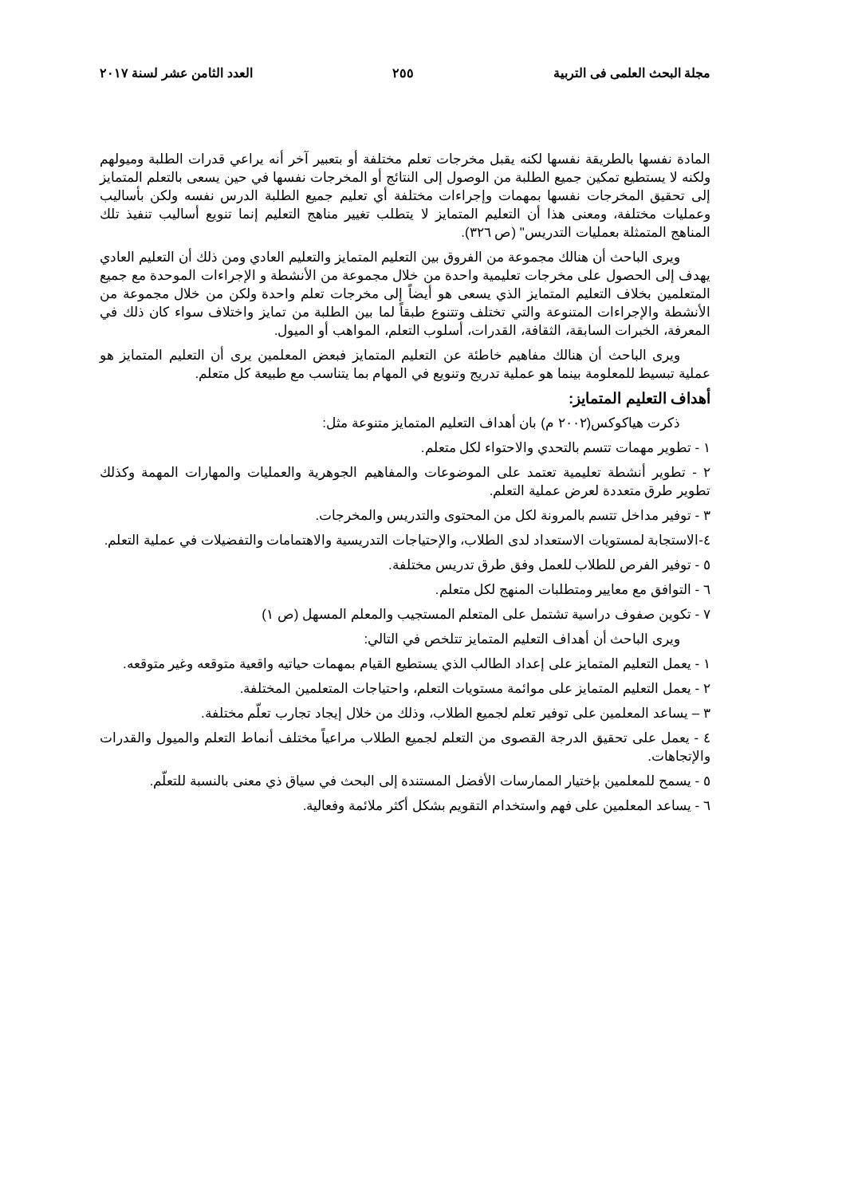مجلة البحث العلمى فى التربية ٢٥٥ العدد الثامن عشر لسنة ٢٠١٧
المادة نفسها بالطريقة نفسها لكنه يقبل مخرجات تعلم مختلفة أو بتعبير آخر أنه يراعي قدرات الطلبة وميولهم ولكنه لا يستطيع تمكين جميع الطلبة من الوصول إلى النتائج أو المخرجات نفسها في حين يسعى بالتعلم المتمايز إلى تحقيق المخرجات نفسها بمهمات وإجراءات مختلفة أي تعليم جميع الطلبة الدرس نفسه ولكن بأساليب وعمليات مختلفة، ومعنى هذا أن التعليم المتمايز لا يتطلب تغيير مناهج التعليم إنما تنويع أساليب تنفيذ تلك المناهج المتمثلة بعمليات التدريس" (ص ٣٢٦).
ويرى الباحث أن هنالك مجموعة من الفروق بين التعليم المتمايز والتعليم العادي ومن ذلك أن التعليم العادي يهدف إلى الحصول على مخرجات تعليمية واحدة من خلال مجموعة من الأنشطة و الإجراءات الموحدة مع جميع المتعلمين بخلاف التعليم المتمايز الذي يسعى هو أيضاً إلى مخرجات تعلم واحدة ولكن من خلال مجموعة من الأنشطة والإجراءات المتنوعة والتي تختلف وتتنوع طبقاً لما بين الطلبة من تمايز واختلاف سواء كان ذلك في المعرفة، الخبرات السابقة، الثقافة، القدرات، أسلوب التعلم، المواهب أو الميول.
ويرى الباحث أن هنالك مفاهيم خاطئة عن التعليم المتمايز فبعض المعلمين يرى أن التعليم المتمايز هو عملية تبسيط للمعلومة بينما هو عملية تدريج وتنويع في المهام بما يتناسب مع طبيعة كل متعلم.
أهداف التعليم المتمايز:
ذكرت هياكوكس(٢٠٠٢ م) بان أهداف التعليم المتمايز متنوعة مثل:
١ - تطوير مهمات تتسم بالتحدي والاحتواء لكل متعلم.
٢ - تطوير أنشطة تعليمية تعتمد على الموضوعات والمفاهيم الجوهرية والعمليات والمهارات المهمة وكذلك تطوير طرق متعددة لعرض عملية التعلم.
٣ - توفير مداخل تتسم بالمرونة لكل من المحتوى والتدريس والمخرجات.
٤-الاستجابة لمستويات الاستعداد لدى الطلاب، والإحتياجات التدريسية والاهتمامات والتفضيلات في عملية التعلم.
٥ - توفير الفرص للطلاب للعمل وفق طرق تدريس مختلفة.
٦ - التوافق مع معايير ومتطلبات المنهج لكل متعلم.
٧ - تكوين صفوف دراسية تشتمل على المتعلم المستجيب والمعلم المسهل (ص ١)
ويرى الباحث أن أهداف التعليم المتمايز تتلخص في التالي:
١ - يعمل التعليم المتمايز على إعداد الطالب الذي يستطيع القيام بمهمات حياتيه واقعية متوقعه وغير متوقعه.
٢ - يعمل التعليم المتمايز على موائمة مستويات التعلم، واحتياجات المتعلمين المختلفة.
٣ – يساعد المعلمين على توفير تعلم لجميع الطلاب، وذلك من خلال إيجاد تجارب تعلّم مختلفة.
٤ - يعمل على تحقيق الدرجة القصوى من التعلم لجميع الطلاب مراعياً مختلف أنماط التعلم والميول والقدرات والإتجاهات.
٥ - يسمح للمعلمين بإختيار الممارسات الأفضل المستندة إلى البحث في سياق ذي معنى بالنسبة للتعلّم.
٦ - يساعد المعلمين على فهم واستخدام التقويم بشكل أكثر ملائمة وفعالية.